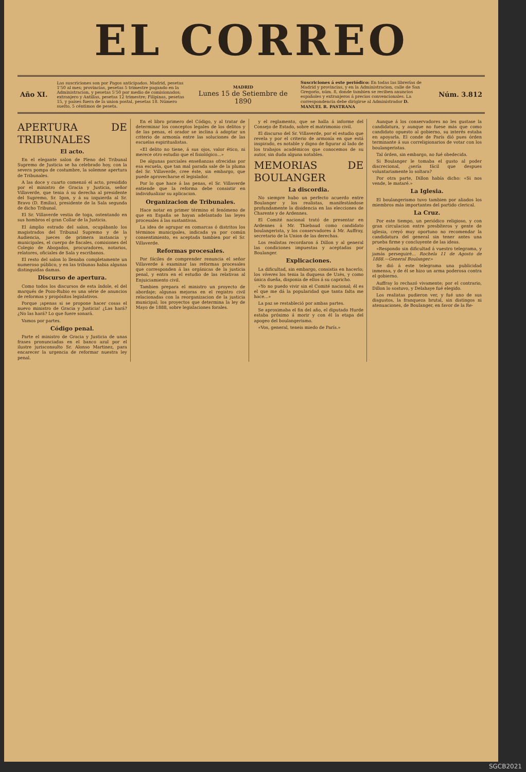EL CORREO
Año XI.
Las suscriciones son por Pagos anticipados. Madrid, pesetas 1'50 al mes; provincias, pesetas 5 trimestre pagando en la Administracion, y pesetas 5'50 por medio de comisionados; extranjero y Antillas, pesetas 12 trimestre; Filipinas, pesetas 15, y países fuera de la union postal, pesetas 18. Número suelto, 5 céntimos de peseta.
MADRID
Lunes 15 de Setiembre de 1890
Suscriciones á este periódico: En todas las librerías de Madrid y provincias, y en la Administracion, calle de San Gregorio, núm. 8, donde tambien se reciben anuncios españoles y extranjeros á precios convencionales. La correspondencia debe dirigirse al Administrador D. MANUEL R. PASTRANA
Núm. 3.812
APERTURA DE TRIBUNALES
El acto.
En el elegante salon de Pleno del Tribunal Supremo de Justicia se ha celebrado hoy, con la severa pompa de costumbre, la solemne apertura de Tribunales.
A las doce y cuarto comenzó el acto, presidido por el ministro de Gracia y Justicia, señor Villaverde, que tenia á su derecha al presidente del Supremo, Sr. Igon, y á su izquierda al Sr. Bravo (D. Emilio), presidente de la Sala segunda de dicho Tribunal.
El Sr. Villaverde vestia de toga, ostentando en sus hombros el gran Collar de la Justicia.
El ámplio estrado del salon, ocupábanlo los magistrados del Tribunal Supremo y de la Audiencia, jueces de primera instancia y municipales, el cuerpo de fiscales, comisiones del Colegio de Abogados, procuradores, notarios, relatores, oficiales de Sala y escribanos.
El resto del salon lo llenaba completamente un numeroso público, y en las tribunas habia algunas distinguidas damas.
Discurso de apertura.
Como todos los discursos de esta índole, el del marqués de Pozo-Rubio es una série de anuncios de reformas y propósitos legislativos.
Porque ¡apenas si se propone hacer cosas el nuevo ministro de Gracia y Justicia! ¿Las hará? ¿No las hará? Lo que fuere sonará.
Vamos por partes.
Código penal.
Parte el ministro de Gracia y Justicia de unas frases pronunciadas en el banco azul por el ilustre jurisconsulto Sr. Alonso Martinez, para encarecer la urgencia de reformar nuestra ley penal.
En el libro primero del Código, y al tratar de determinar los conceptos legales de los delitos y de las penas, el orador se inclina á adoptar un criterio de armonía entre las soluciones de las escuelas espiritualistas.
«El delito no tiene, á sus ojos, valor ético, ni merece otro estudio que el fisiológico...»
De algunas parciales enseñanzas ofrecidas por esa escuela, que tan mal parada sale de la pluma del Sr. Villaverde, cree éste, sin embargo, que puede aprovecharse el legislador.
Por lo que hace á las penas, el Sr. Villaverde entiende que la reforma debe consistir en individualizar su aplicacion.
Organizacion de Tribunales.
Hace notar en primer término el fenómeno de que en España se hayan adelantado las leyes procesales á las sustantivas.
La idea de agrupar en comarcas ó distritos los términos municipales, indicada ya por común consentimiento, es aceptada tambien por el Sr. Villaverde.
Reformas procesales.
Por fáciles de comprender renuncia el señor Villaverde á examinar las reformas procesales que corresponden á las orgánicas de la justicia penal, y entra en el estudio de las relativas al Enjuiciamiento civil.
Tambien prepara el ministro un proyecto de abordaje; algunas mejoras en el registro civil relacionadas con la reorganizacion de la justicia municipal; los proyectos que determina la ley de Mayo de 1888, sobre legislaciones forales.
y el reglamento, que se halla á informe del Consejo de Estado, sobre el matrimonio civil.
El discurso del Sr. Villaverde, por el estudio que revela y por el criterio de armonía en que está inspirado, es notable y digno de figurar al lado de los trabajos académicos que conocemos de su autor, sin duda alguna notables.
MEMORIAS DE BOULANGER
La discordia.
No siempre hubo un perfecto acuerdo entre Boulanger y los realistas, manifestándose profundamente la disidencia en las elecciones de Charente y de Ardennes.
El Comité nacional trató de presentar en Ardennes á Mr. Thiebaud como candidato boulangerista, y los conservadores á Mr. Auffray, secretario de la Union de las derechas.
Los realistas recordaron á Dillon y al general las condiciones impuestas y aceptadas por Boulanger.
Explicaciones.
La dificultad, sin embargo, consistia en hacerlo; los víveres los tenia la duquesa de Uzès, y como única dueña, disponia de ellos á su capricho.
«Yo no puedo vivir sin el Comité nacional; él es el que me dá la popularidad que tanta falta me hace...»
La paz se restableció por ambas partes.
Se aproximaba el fin del año, el diputado Hurde estaba próximo á morir y con él la etapa del apogeo del boulangerismo.
«Vos, general, teneis miedo de París.»
Aunque á los conservadores no les gustase la candidatura, y aunque no fuese más que como candidato opuesto al gobierno, su interés estaba en apoyarla. El conde de París dió pues órden terminante á sus correligionarios de votar con los boulangeristas.
Tal órden, sin embargo, no fué obedecida.
Si Boulanger le tomaba el gusto al poder discrecional, ¿sería fácil que despues voluntariamente lo soltara?
Por otra parte, Dillon había dicho: «Si nos vende, le mataré.»
La Iglesia.
El boulangerismo tuvo tambien por aliados los miembros más importantes del partido clerical.
La Cruz.
Por este tiempo, un periódico religioso, y con gran circulacion entre presbíteros y gente de iglesia, creyó muy oportuno no recomendar la candidatura del general sin tener antes una prueba firme y concluyente de las ideas.
«Respondo sin dificultad á vuestro telegrama, y jamás perseguiré... Rochela 11 de Agosto de 1888.—General Boulanger.»
Se dió á este telegrama una publicidad inmensa, y de él se hizo un arma poderosa contra el gobierno.
Auffray lo rechazó vivamente; por el contrario, Dillon lo sostuvo, y Delahaye fué elegido.
Los realistas pudieron ver, y fué uno de sus disgustos, la franqueza brutal, sin distingos ni atenuaciones, de Boulanger, en favor de la Re-
SGCB2021